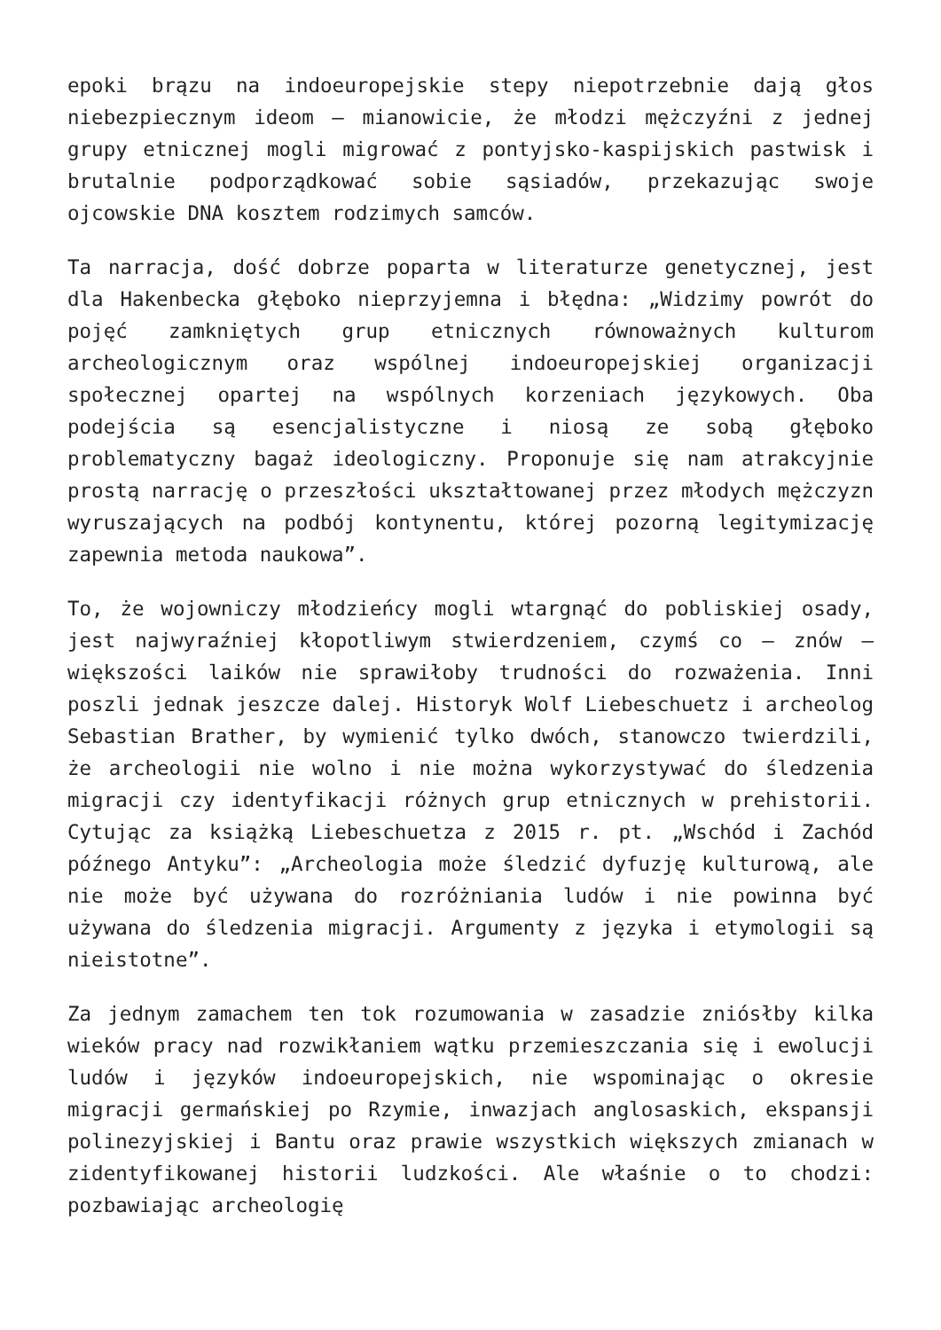epoki brązu na indoeuropejskie stepy niepotrzebnie dają głos niebezpiecznym ideom – mianowicie, że młodzi mężczyźni z jednej grupy etnicznej mogli migrować z pontyjsko-kaspijskich pastwisk i brutalnie podporządkować sobie sąsiadów, przekazując swoje ojcowskie DNA kosztem rodzimych samców.
Ta narracja, dość dobrze poparta w literaturze genetycznej, jest dla Hakenbecka głęboko nieprzyjemna i błędna: „Widzimy powrót do pojęć zamkniętych grup etnicznych równoważnych kulturom archeologicznym oraz wspólnej indoeuropejskiej organizacji społecznej opartej na wspólnych korzeniach językowych. Oba podejścia są esencjalistyczne i niosą ze sobą głęboko problematyczny bagaż ideologiczny. Proponuje się nam atrakcyjnie prostą narrację o przeszłości ukształtowanej przez młodych mężczyzn wyruszających na podbój kontynentu, której pozorną legitymizację zapewnia metoda naukowa”.
To, że wojowniczy młodzieńcy mogli wtargnąć do pobliskiej osady, jest najwyraźniej kłopotliwym stwierdzeniem, czymś co – znów – większości laików nie sprawiłoby trudności do rozważenia. Inni poszli jednak jeszcze dalej. Historyk Wolf Liebeschuetz i archeolog Sebastian Brather, by wymienić tylko dwóch, stanowczo twierdzili, że archeologii nie wolno i nie można wykorzystywać do śledzenia migracji czy identyfikacji różnych grup etnicznych w prehistorii. Cytując za książką Liebeschuetza z 2015 r. pt. „Wschód i Zachód późnego Antyku”: „Archeologia może śledzić dyfuzję kulturową, ale nie może być używana do rozróżniania ludów i nie powinna być używana do śledzenia migracji. Argumenty z języka i etymologii są nieistotne”.
Za jednym zamachem ten tok rozumowania w zasadzie zniósłby kilka wieków pracy nad rozwikłaniem wątku przemieszczania się i ewolucji ludów i języków indoeuropejskich, nie wspominając o okresie migracji germańskiej po Rzymie, inwazjach anglosaskich, ekspansji polinezyjskiej i Bantu oraz prawie wszystkich większych zmianach w zidentyfikowanej historii ludzkości. Ale właśnie o to chodzi: pozbawiając archeologię